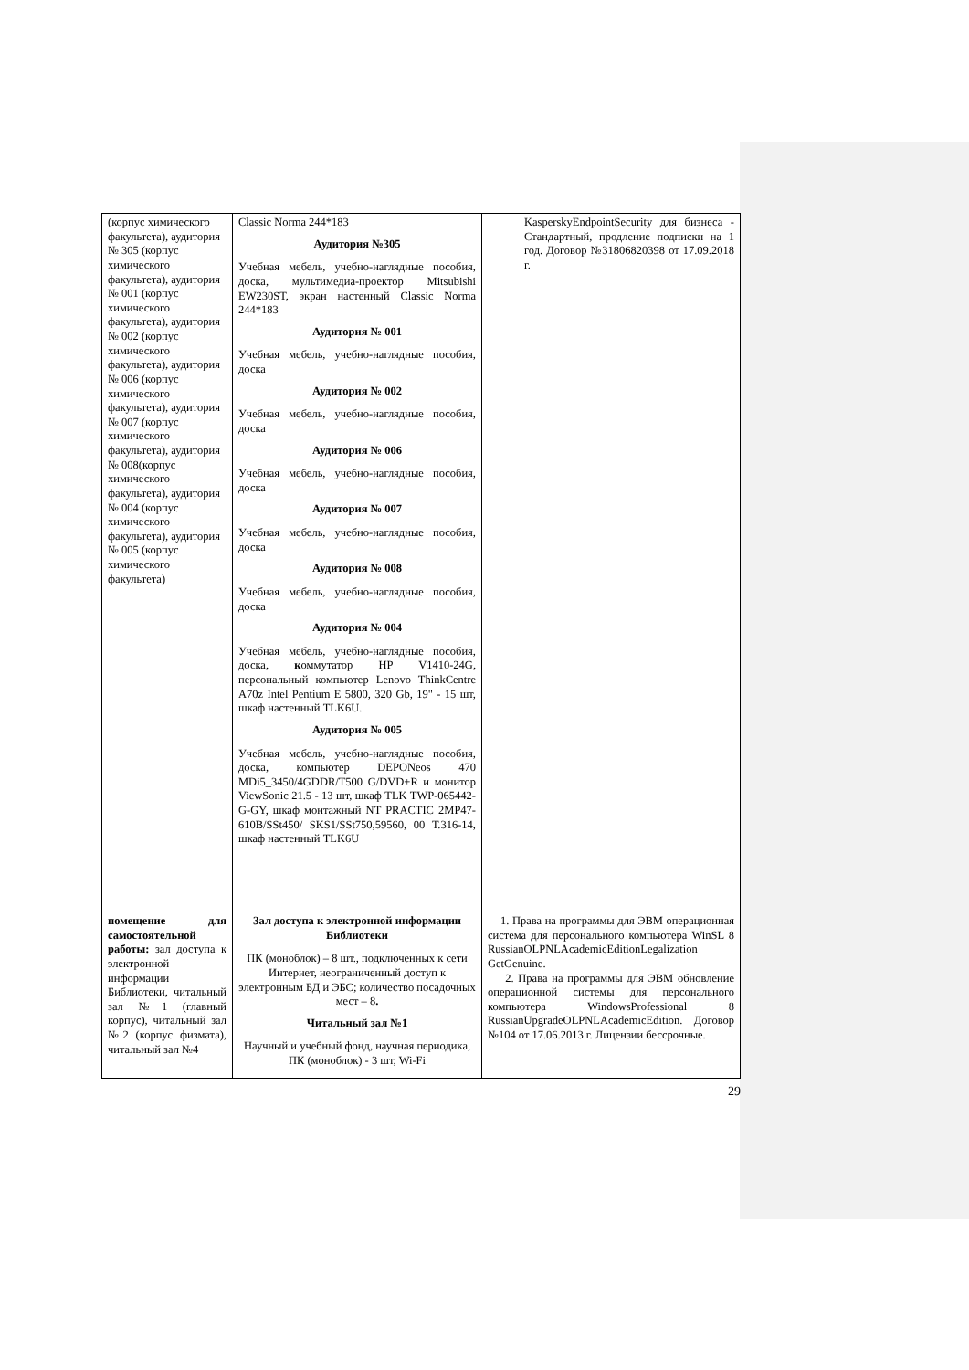| (корпус химического факультета), аудитория № 305 (корпус химического факультета), аудитория № 001 (корпус химического факультета), аудитория № 002 (корпус химического факультета), аудитория № 006 (корпус химического факультета), аудитория № 007 (корпус химического факультета), аудитория № 008(корпус химического факультета), аудитория № 004 (корпус химического факультета), аудитория № 005 (корпус химического факультета) | Classic Norma 244*183 Аудитория №305 Учебная мебель, учебно-наглядные пособия, доска, мультимедиа-проектор Mitsubishi EW230ST, экран настенный Classic Norma 244*183 Аудитория № 001 Учебная мебель, учебно-наглядные пособия, доска Аудитория № 002 Учебная мебель, учебно-наглядные пособия, доска Аудитория № 006 Учебная мебель, учебно-наглядные пособия, доска Аудитория № 007 Учебная мебель, учебно-наглядные пособия, доска Аудитория № 008 Учебная мебель, учебно-наглядные пособия, доска Аудитория № 004 Учебная мебель, учебно-наглядные пособия, доска, к оммутатор HP V1410-24G, персональный компьютер Lenovo ThinkCentre A70z Intel Pentium E 5800, 320 Gb, 19" - 15 шт, шкаф настенный TLK6U. Аудитория № 005 Учебная мебель, учебно-наглядные пособия, доска, компьютер DEPONeos 470 MDi5_3450/4GDDR/T500 G/DVD+R и монитор ViewSonic 21.5 - 13 шт, шкаф TLK TWP-065442-G-GY, шкаф монтажный NT PRACTIC 2MP47-610B/SSt450/ SKS1/SSt750,59560, 00 Т.316-14, шкаф настенный TLK6U | KasperskyEndpointSecurity для бизнеса - Стандартный, продление подписки на 1 год. Договор №31806820398 от 17.09.2018 г. |
| помещение для самостоятельной работы: зал доступа к электронной информации Библиотеки, читальный зал №1 (главный корпус), читальный зал №2 (корпус физмата), читальный зал №4 | Зал доступа к электронной информации Библиотеки ПК (моноблок) – 8 шт., подключенных к сети Интернет, неограниченный доступ к электронным БД и ЭБС; количество посадочных мест – 8 . Читальный зал №1 Научный и учебный фонд, научная периодика, ПК (моноблок) - 3 шт, Wi-Fi | 1. Права на программы для ЭВМ операционная система для персонального компьютера WinSL 8 RussianOLPNLAcademicEditionLegalization GetGenuine. 2. Права на программы для ЭВМ обновление операционной системы для персонального компьютера WindowsProfessional 8 RussianUpgradeOLPNLAcademicEdition. Договор №104 от 17.06.2013 г. Лицензии бессрочные. |
29